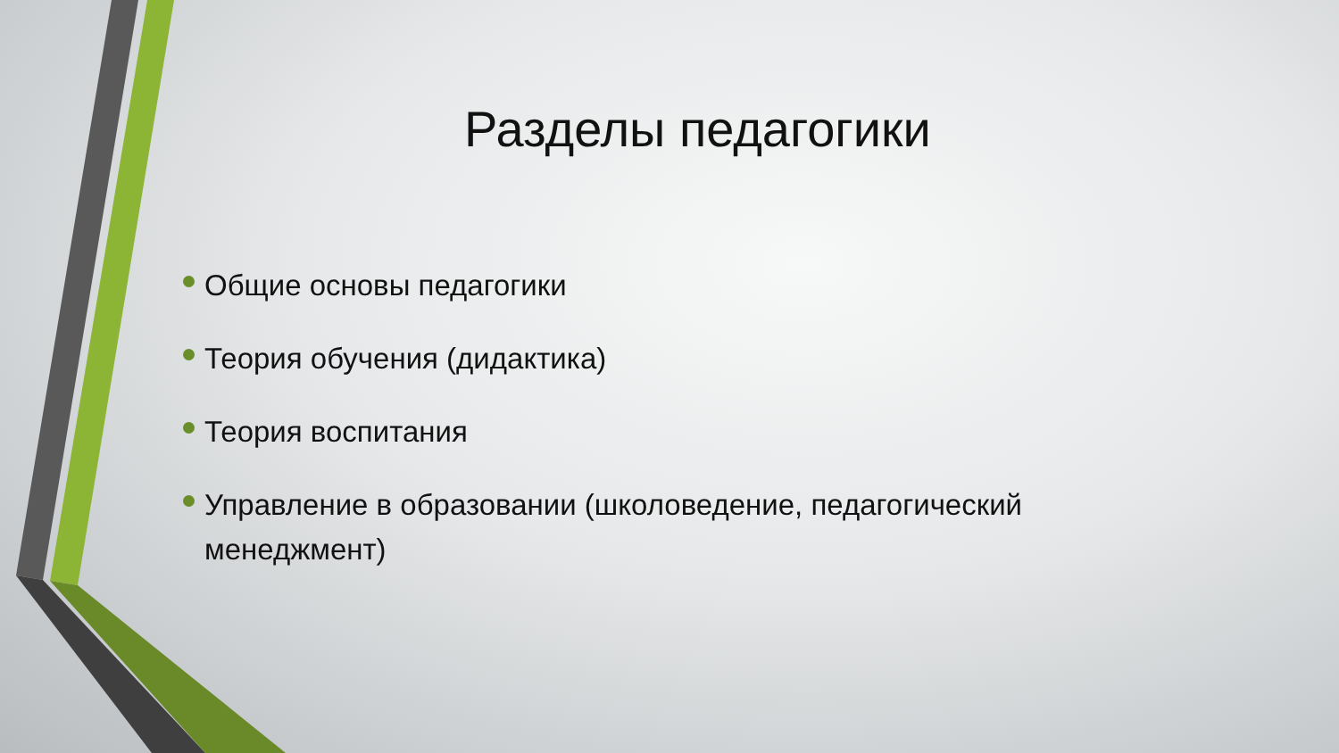Разделы педагогики
Общие основы педагогики
Теория обучения (дидактика)
Теория воспитания
Управление в образовании (школоведение, педагогический менеджмент)